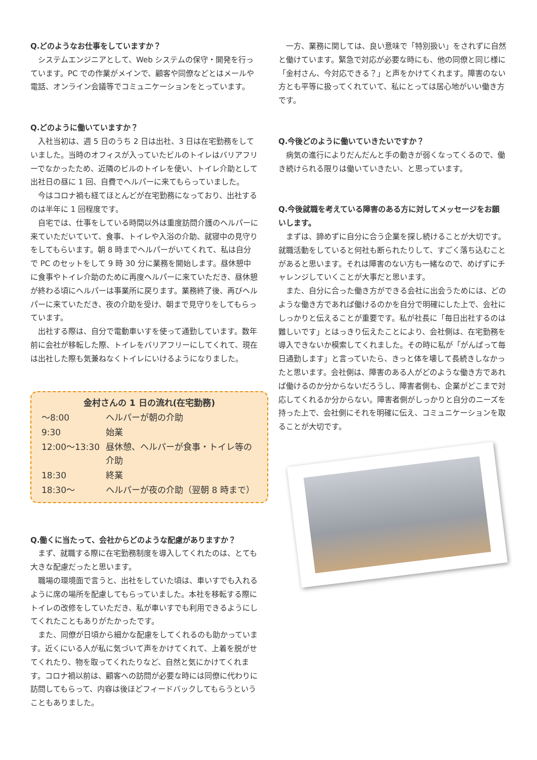Q.どのようなお仕事をしていますか？
システムエンジニアとして、Web システムの保守・開発を行っています。PC での作業がメインで、顧客や同僚などとはメールや電話、オンライン会議等でコミュニケーションをとっています。
Q.どのように働いていますか？
入社当初は、週 5 日のうち 2 日は出社、3 日は在宅勤務をしていました。当時のオフィスが入っていたビルのトイレはバリアフリーでなかったため、近隣のビルのトイレを使い、トイレ介助として出社日の昼に 1 回、自費でヘルパーに来てもらっていました。
今はコロナ禍も経てほとんどが在宅勤務になっており、出社するのは半年に 1 回程度です。
自宅では、仕事をしている時間以外は重度訪問介護のヘルパーに来ていただいていて、食事、トイレや入浴の介助、就寝中の見守りをしてもらいます。朝 8 時までヘルパーがいてくれて、私は自分で PC のセットをして 9 時 30 分に業務を開始します。昼休憩中に食事やトイレ介助のために再度ヘルパーに来ていただき、昼休憩が終わる頃にヘルパーは事業所に戻ります。業務終了後、再びヘルパーに来ていただき、夜の介助を受け、朝まで見守りをしてもらっています。
出社する際は、自分で電動車いすを使って通勤しています。数年前に会社が移転した際、トイレをバリアフリーにしてくれて、現在は出社した際も気兼ねなくトイレにいけるようになりました。
金村さんの 1 日の流れ(在宅勤務)
| ～8:00 | ヘルパーが朝の介助 |
| 9:30 | 始業 |
| 12:00～13:30 | 昼休憩、ヘルパーが食事・トイレ等の介助 |
| 18:30 | 終業 |
| 18:30～ | ヘルパーが夜の介助（翌朝 8 時まで） |
Q.働くに当たって、会社からどのような配慮がありますか？
まず、就職する際に在宅勤務制度を導入してくれたのは、とても大きな配慮だったと思います。
職場の環境面で言うと、出社をしていた頃は、車いすでも入れるように席の場所を配慮してもらっていました。本社を移転する際にトイレの改修をしていただき、私が車いすでも利用できるようにしてくれたこともありがたかったです。
また、同僚が日頃から細かな配慮をしてくれるのも助かっています。近くにいる人が私に気づいて声をかけてくれて、上着を脱がせてくれたり、物を取ってくれたりなど、自然と気にかけてくれます。コロナ禍以前は、顧客への訪問が必要な時には同僚に代わりに訪問してもらって、内容は後ほどフィードバックしてもらうということもありました。
一方、業務に関しては、良い意味で「特別扱い」をされずに自然と働けています。緊急で対応が必要な時にも、他の同僚と同じ様に「金村さん、今対応できる？」と声をかけてくれます。障害のない方とも平等に扱ってくれていて、私にとっては居心地がいい働き方です。
Q.今後どのように働いていきたいですか？
病気の進行によりだんだんと手の動きが弱くなってくるので、働き続けられる限りは働いていきたい、と思っています。
Q.今後就職を考えている障害のある方に対してメッセージをお願いします。
まずは、諦めずに自分に合う企業を探し続けることが大切です。就職活動をしていると何社も断られたりして、すごく落ち込むことがあると思います。それは障害のない方も一緒なので、めげずにチャレンジしていくことが大事だと思います。
また、自分に合った働き方ができる会社に出会うためには、どのような働き方であれば働けるのかを自分で明確にした上で、会社にしっかりと伝えることが重要です。私が社長に「毎日出社するのは難しいです」とはっきり伝えたことにより、会社側は、在宅勤務を導入できないか模索してくれました。その時に私が「がんばって毎日通勤します」と言っていたら、きっと体を壊して長続きしなかったと思います。会社側は、障害のある人がどのような働き方であれば働けるのか分からないだろうし、障害者側も、企業がどこまで対応してくれるか分からない。障害者側がしっかりと自分のニーズを持った上で、会社側にそれを明確に伝え、コミュニケーションを取ることが大切です。